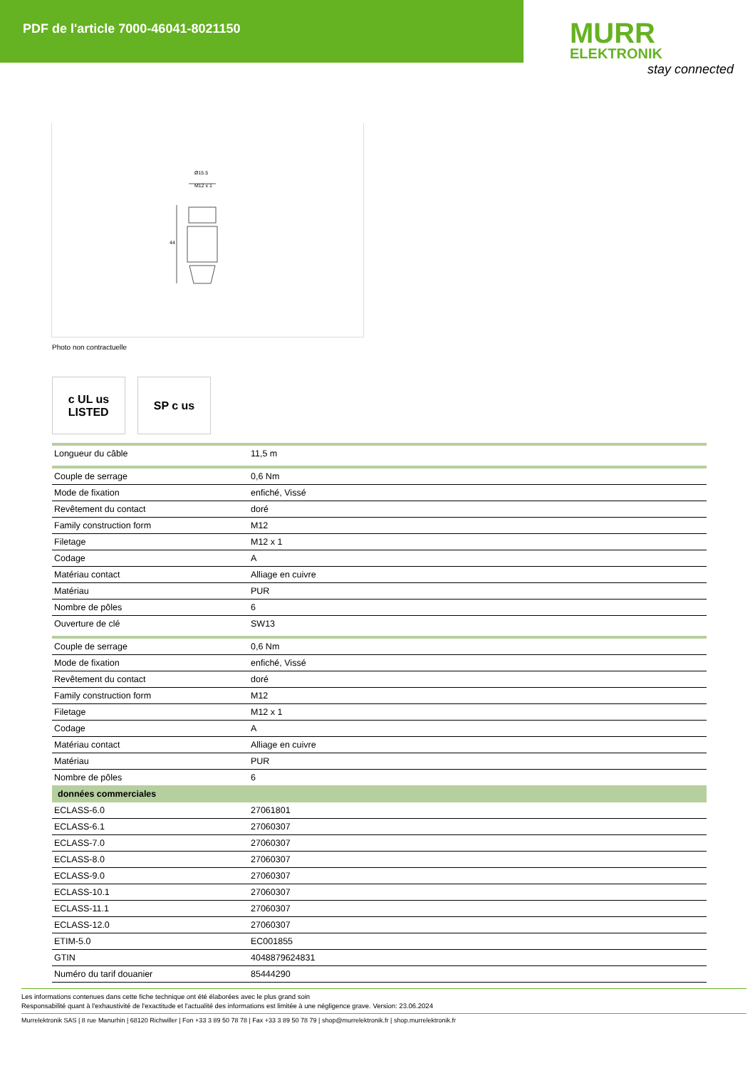PDF de l'article 7000-46041-8021150
MURR
ELEKTRONIK
stay connected
Ø15.5
M12 x 1
44
Photo non contractuelle
c UL us
LISTED
SP c us
| Longueur du câble | 11,5 m |
| Couple de serrage | 0,6 Nm |
| Mode de fixation | enfiché, Vissé |
| Revêtement du contact | doré |
| Family construction form | M12 |
| Filetage | M12 x 1 |
| Codage | A |
| Matériau contact | Alliage en cuivre |
| Matériau | PUR |
| Nombre de pôles | 6 |
| Ouverture de clé | SW13 |
| Couple de serrage | 0,6 Nm |
| Mode de fixation | enfiché, Vissé |
| Revêtement du contact | doré |
| Family construction form | M12 |
| Filetage | M12 x 1 |
| Codage | A |
| Matériau contact | Alliage en cuivre |
| Matériau | PUR |
| Nombre de pôles | 6 |
| données commerciales | |
| ECLASS-6.0 | 27061801 |
| ECLASS-6.1 | 27060307 |
| ECLASS-7.0 | 27060307 |
| ECLASS-8.0 | 27060307 |
| ECLASS-9.0 | 27060307 |
| ECLASS-10.1 | 27060307 |
| ECLASS-11.1 | 27060307 |
| ECLASS-12.0 | 27060307 |
| ETIM-5.0 | EC001855 |
| GTIN | 4048879624831 |
| Numéro du tarif douanier | 85444290 |
Les informations contenues dans cette fiche technique ont été élaborées avec le plus grand soin
Responsabilité quant à l'exhaustivité de l'exactitude et l'actualité des informations est limitée à une négligence grave. Version: 23.06.2024
Murrelektronik SAS | 8 rue Manurhin | 68120 Richwiller | Fon +33 3 89 50 78 78 | Fax +33 3 89 50 78 79 | shop@murrelektronik.fr | shop.murrelektronik.fr